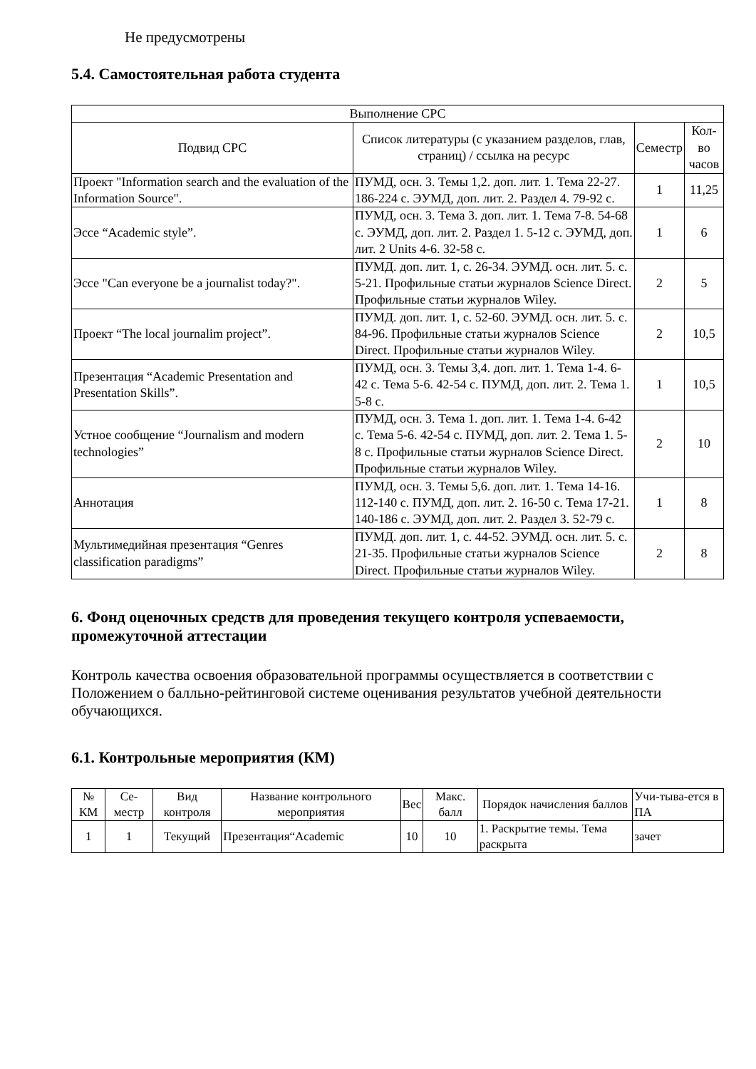Не предусмотрены
5.4. Самостоятельная работа студента
| Выполнение СРС | | | |
| --- | --- | --- | --- |
| Подвид СРС | Список литературы (с указанием разделов, глав, страниц) / ссылка на ресурс | Семестр | Кол-во часов |
| Проект "Information search and the evaluation of the Information Source". | ПУМД, осн. 3. Темы 1,2. доп. лит. 1. Тема 22-27. 186-224 с. ЭУМД, доп. лит. 2. Раздел 4. 79-92 с. | 1 | 11,25 |
| Эссе “Academic style”. | ПУМД, осн. 3. Тема 3. доп. лит. 1. Тема 7-8. 54-68 с. ЭУМД, доп. лит. 2. Раздел 1. 5-12 с. ЭУМД, доп. лит. 2 Units 4-6. 32-58 с. | 1 | 6 |
| Эссе "Can everyone be a journalist today?". | ПУМД. доп. лит. 1, с. 26-34. ЭУМД. осн. лит. 5. с. 5-21. Профильные статьи журналов Science Direct. Профильные статьи журналов Wiley. | 2 | 5 |
| Проект “The local journalim project”. | ПУМД. доп. лит. 1, с. 52-60. ЭУМД. осн. лит. 5. с. 84-96. Профильные статьи журналов Science Direct. Профильные статьи журналов Wiley. | 2 | 10,5 |
| Презентация “Academic Presentation and Presentation Skills”. | ПУМД, осн. 3. Темы 3,4. доп. лит. 1. Тема 1-4. 6-42 с. Тема 5-6. 42-54 с. ПУМД, доп. лит. 2. Тема 1. 5-8 с. | 1 | 10,5 |
| Устное сообщение “Journalism and modern technologies” | ПУМД, осн. 3. Тема 1. доп. лит. 1. Тема 1-4. 6-42 с. Тема 5-6. 42-54 с. ПУМД, доп. лит. 2. Тема 1. 5-8 с. Профильные статьи журналов Science Direct. Профильные статьи журналов Wiley. | 2 | 10 |
| Аннотация | ПУМД, осн. 3. Темы 5,6. доп. лит. 1. Тема 14-16. 112-140 с. ПУМД, доп. лит. 2. 16-50 с. Тема 17-21. 140-186 с. ЭУМД, доп. лит. 2. Раздел 3. 52-79 с. | 1 | 8 |
| Мультимедийная презентация “Genres classification paradigms” | ПУМД. доп. лит. 1, с. 44-52. ЭУМД. осн. лит. 5. с. 21-35. Профильные статьи журналов Science Direct. Профильные статьи журналов Wiley. | 2 | 8 |
6. Фонд оценочных средств для проведения текущего контроля успеваемости, промежуточной аттестации
Контроль качества освоения образовательной программы осуществляется в соответствии с Положением о балльно-рейтинговой системе оценивания результатов учебной деятельности обучающихся.
6.1. Контрольные мероприятия (КМ)
| № КМ | Се-местр | Вид контроля | Название контрольного мероприятия | Вес | Макс. балл | Порядок начисления баллов | Учи-тыва-ется в ПА |
| --- | --- | --- | --- | --- | --- | --- | --- |
| 1 | 1 | Текущий | Презентация“Academic | 10 | 10 | 1. Раскрытие темы. Тема раскрыта | зачет |